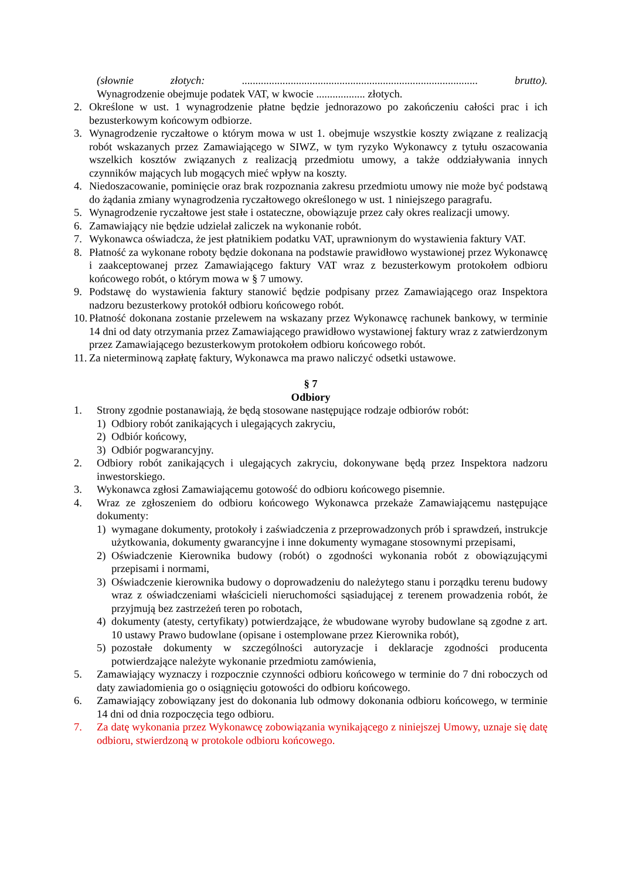(słownie złotych: ....................................................................................... brutto).
Wynagrodzenie obejmuje podatek VAT, w kwocie .................. złotych.
2. Określone w ust. 1 wynagrodzenie płatne będzie jednorazowo po zakończeniu całości prac i ich bezusterkowym końcowym odbiorze.
3. Wynagrodzenie ryczałtowe o którym mowa w ust 1. obejmuje wszystkie koszty związane z realizacją robót wskazanych przez Zamawiającego w SIWZ, w tym ryzyko Wykonawcy z tytułu oszacowania wszelkich kosztów związanych z realizacją przedmiotu umowy, a także oddziaływania innych czynników mających lub mogących mieć wpływ na koszty.
4. Niedoszacowanie, pominięcie oraz brak rozpoznania zakresu przedmiotu umowy nie może być podstawą do żądania zmiany wynagrodzenia ryczałtowego określonego w ust. 1 niniejszego paragrafu.
5. Wynagrodzenie ryczałtowe jest stałe i ostateczne, obowiązuje przez cały okres realizacji umowy.
6. Zamawiający nie będzie udzielał zaliczek na wykonanie robót.
7. Wykonawca oświadcza, że jest płatnikiem podatku VAT, uprawnionym do wystawienia faktury VAT.
8. Płatność za wykonane roboty będzie dokonana na podstawie prawidłowo wystawionej przez Wykonawcę i zaakceptowanej przez Zamawiającego faktury VAT wraz z bezusterkowym protokołem odbioru końcowego robót, o którym mowa w § 7 umowy.
9. Podstawę do wystawienia faktury stanowić będzie podpisany przez Zamawiającego oraz Inspektora nadzoru bezusterkowy protokół odbioru końcowego robót.
10. Płatność dokonana zostanie przelewem na wskazany przez Wykonawcę rachunek bankowy, w terminie 14 dni od daty otrzymania przez Zamawiającego prawidłowo wystawionej faktury wraz z zatwierdzonym przez Zamawiającego bezusterkowym protokołem odbioru końcowego robót.
11. Za nieterminową zapłatę faktury, Wykonawca ma prawo naliczyć odsetki ustawowe.
§ 7
Odbiory
1. Strony zgodnie postanawiają, że będą stosowane następujące rodzaje odbiorów robót:
1) Odbiory robót zanikających i ulegających zakryciu,
2) Odbiór końcowy,
3) Odbiór pogwarancyjny.
2. Odbiory robót zanikających i ulegających zakryciu, dokonywane będą przez Inspektora nadzoru inwestorskiego.
3. Wykonawca zgłosi Zamawiającemu gotowość do odbioru końcowego pisemnie.
4. Wraz ze zgłoszeniem do odbioru końcowego Wykonawca przekaże Zamawiającemu następujące dokumenty:
1) wymagane dokumenty, protokoły i zaświadczenia z przeprowadzonych prób i sprawdzeń, instrukcje użytkowania, dokumenty gwarancyjne i inne dokumenty wymagane stosownymi przepisami,
2) Oświadczenie Kierownika budowy (robót) o zgodności wykonania robót z obowiązującymi przepisami i normami,
3) Oświadczenie kierownika budowy o doprowadzeniu do należytego stanu i porządku terenu budowy wraz z oświadczeniami właścicieli nieruchomości sąsiadującej z terenem prowadzenia robót, że przyjmują bez zastrzeżeń teren po robotach,
4) dokumenty (atesty, certyfikaty) potwierdzające, że wbudowane wyroby budowlane są zgodne z art. 10 ustawy Prawo budowlane (opisane i ostemplowane przez Kierownika robót),
5) pozostałe dokumenty w szczególności autoryzacje i deklaracje zgodności producenta potwierdzające należyte wykonanie przedmiotu zamówienia,
5. Zamawiający wyznaczy i rozpocznie czynności odbioru końcowego w terminie do 7 dni roboczych od daty zawiadomienia go o osiągnięciu gotowości do odbioru końcowego.
6. Zamawiający zobowiązany jest do dokonania lub odmowy dokonania odbioru końcowego, w terminie 14 dni od dnia rozpoczęcia tego odbioru.
7. Za datę wykonania przez Wykonawcę zobowiązania wynikającego z niniejszej Umowy, uznaje się datę odbioru, stwierdzoną w protokole odbioru końcowego.